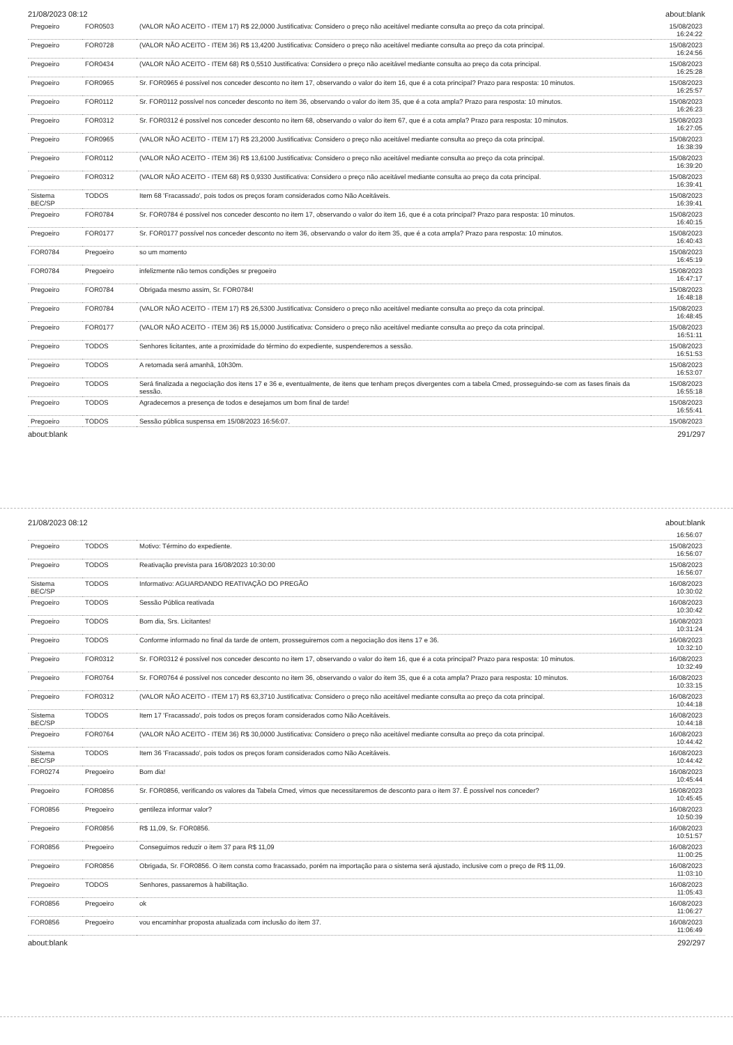21/08/2023 08:12 about:blank
| Pregoeiro | FOR0503 | (VALOR NÃO ACEITO - ITEM 17) R$ 22,0000 Justificativa: Considero o preço não aceitável mediante consulta ao preço da cota principal. | 15/08/2023 16:24:22 |
| Pregoeiro | FOR0728 | (VALOR NÃO ACEITO - ITEM 36) R$ 13,4200 Justificativa: Considero o preço não aceitável mediante consulta ao preço da cota principal. | 15/08/2023 16:24:56 |
| Pregoeiro | FOR0434 | (VALOR NÃO ACEITO - ITEM 68) R$ 0,5510 Justificativa: Considero o preço não aceitável mediante consulta ao preço da cota principal. | 15/08/2023 16:25:28 |
| Pregoeiro | FOR0965 | Sr. FOR0965 é possível nos conceder desconto no item 17, observando o valor do item 16, que é a cota principal? Prazo para resposta: 10 minutos. | 15/08/2023 16:25:57 |
| Pregoeiro | FOR0112 | Sr. FOR0112 possível nos conceder desconto no item 36, observando o valor do item 35, que é a cota ampla? Prazo para resposta: 10 minutos. | 15/08/2023 16:26:23 |
| Pregoeiro | FOR0312 | Sr. FOR0312 é possível nos conceder desconto no item 68, observando o valor do item 67, que é a cota ampla? Prazo para resposta: 10 minutos. | 15/08/2023 16:27:05 |
| Pregoeiro | FOR0965 | (VALOR NÃO ACEITO - ITEM 17) R$ 23,2000 Justificativa: Considero o preço não aceitável mediante consulta ao preço da cota principal. | 15/08/2023 16:38:39 |
| Pregoeiro | FOR0112 | (VALOR NÃO ACEITO - ITEM 36) R$ 13,6100 Justificativa: Considero o preço não aceitável mediante consulta ao preço da cota principal. | 15/08/2023 16:39:20 |
| Pregoeiro | FOR0312 | (VALOR NÃO ACEITO - ITEM 68) R$ 0,9330 Justificativa: Considero o preço não aceitável mediante consulta ao preço da cota principal. | 15/08/2023 16:39:41 |
| Sistema BEC/SP | TODOS | Item 68 'Fracassado', pois todos os preços foram considerados como Não Aceitáveis. | 15/08/2023 16:39:41 |
| Pregoeiro | FOR0784 | Sr. FOR0784 é possível nos conceder desconto no item 17, observando o valor do item 16, que é a cota principal? Prazo para resposta: 10 minutos. | 15/08/2023 16:40:15 |
| Pregoeiro | FOR0177 | Sr. FOR0177 possível nos conceder desconto no item 36, observando o valor do item 35, que é a cota ampla? Prazo para resposta: 10 minutos. | 15/08/2023 16:40:43 |
| FOR0784 | Pregoeiro | so um momento | 15/08/2023 16:45:19 |
| FOR0784 | Pregoeiro | infelizmente não temos condições sr pregoeiro | 15/08/2023 16:47:17 |
| Pregoeiro | FOR0784 | Obrigada mesmo assim, Sr. FOR0784! | 15/08/2023 16:48:18 |
| Pregoeiro | FOR0784 | (VALOR NÃO ACEITO - ITEM 17) R$ 26,5300 Justificativa: Considero o preço não aceitável mediante consulta ao preço da cota principal. | 15/08/2023 16:48:45 |
| Pregoeiro | FOR0177 | (VALOR NÃO ACEITO - ITEM 36) R$ 15,0000 Justificativa: Considero o preço não aceitável mediante consulta ao preço da cota principal. | 15/08/2023 16:51:11 |
| Pregoeiro | TODOS | Senhores licitantes, ante a proximidade do término do expediente, suspenderemos a sessão. | 15/08/2023 16:51:53 |
| Pregoeiro | TODOS | A retomada será amanhã, 10h30m. | 15/08/2023 16:53:07 |
| Pregoeiro | TODOS | Será finalizada a negociação dos itens 17 e 36 e, eventualmente, de itens que tenham preços divergentes com a tabela Cmed, prosseguindo-se com as fases finais da sessão. | 15/08/2023 16:55:18 |
| Pregoeiro | TODOS | Agradecemos a presença de todos e desejamos um bom final de tarde! | 15/08/2023 16:55:41 |
| Pregoeiro | TODOS | Sessão pública suspensa em 15/08/2023 16:56:07. | 15/08/2023 |
about:blank 291/297
21/08/2023 08:12 about:blank
| | | | 16:56:07 |
| Pregoeiro | TODOS | Motivo: Término do expediente. | 15/08/2023 16:56:07 |
| Pregoeiro | TODOS | Reativação prevista para 16/08/2023 10:30:00 | 15/08/2023 16:56:07 |
| Sistema BEC/SP | TODOS | Informativo: AGUARDANDO REATIVAÇÃO DO PREGÃO | 16/08/2023 10:30:02 |
| Pregoeiro | TODOS | Sessão Pública reativada | 16/08/2023 10:30:42 |
| Pregoeiro | TODOS | Bom dia, Srs. Licitantes! | 16/08/2023 10:31:24 |
| Pregoeiro | TODOS | Conforme informado no final da tarde de ontem, prosseguiremos com a negociação dos itens 17 e 36. | 16/08/2023 10:32:10 |
| Pregoeiro | FOR0312 | Sr. FOR0312 é possível nos conceder desconto no item 17, observando o valor do item 16, que é a cota principal? Prazo para resposta: 10 minutos. | 16/08/2023 10:32:49 |
| Pregoeiro | FOR0764 | Sr. FOR0764 é possível nos conceder desconto no item 36, observando o valor do item 35, que é a cota ampla? Prazo para resposta: 10 minutos. | 16/08/2023 10:33:15 |
| Pregoeiro | FOR0312 | (VALOR NÃO ACEITO - ITEM 17) R$ 63,3710 Justificativa: Considero o preço não aceitável mediante consulta ao preço da cota principal. | 16/08/2023 10:44:18 |
| Sistema BEC/SP | TODOS | Item 17 'Fracassado', pois todos os preços foram considerados como Não Aceitáveis. | 16/08/2023 10:44:18 |
| Pregoeiro | FOR0764 | (VALOR NÃO ACEITO - ITEM 36) R$ 30,0000 Justificativa: Considero o preço não aceitável mediante consulta ao preço da cota principal. | 16/08/2023 10:44:42 |
| Sistema BEC/SP | TODOS | Item 36 'Fracassado', pois todos os preços foram considerados como Não Aceitáveis. | 16/08/2023 10:44:42 |
| FOR0274 | Pregoeiro | Bom dia! | 16/08/2023 10:45:44 |
| Pregoeiro | FOR0856 | Sr. FOR0856, verificando os valores da Tabela Cmed, vimos que necessitaremos de desconto para o item 37. É possível nos conceder? | 16/08/2023 10:45:45 |
| FOR0856 | Pregoeiro | gentileza informar valor? | 16/08/2023 10:50:39 |
| Pregoeiro | FOR0856 | R$ 11,09, Sr. FOR0856. | 16/08/2023 10:51:57 |
| FOR0856 | Pregoeiro | Conseguimos reduzir o item 37 para R$ 11,09 | 16/08/2023 11:00:25 |
| Pregoeiro | FOR0856 | Obrigada, Sr. FOR0856. O item consta como fracassado, porém na importação para o sistema será ajustado, inclusive com o preço de R$ 11,09. | 16/08/2023 11:03:10 |
| Pregoeiro | TODOS | Senhores, passaremos à habilitação. | 16/08/2023 11:05:43 |
| FOR0856 | Pregoeiro | ok | 16/08/2023 11:06:27 |
| FOR0856 | Pregoeiro | vou encaminhar proposta atualizada com inclusão do item 37. | 16/08/2023 11:06:49 |
about:blank 292/297